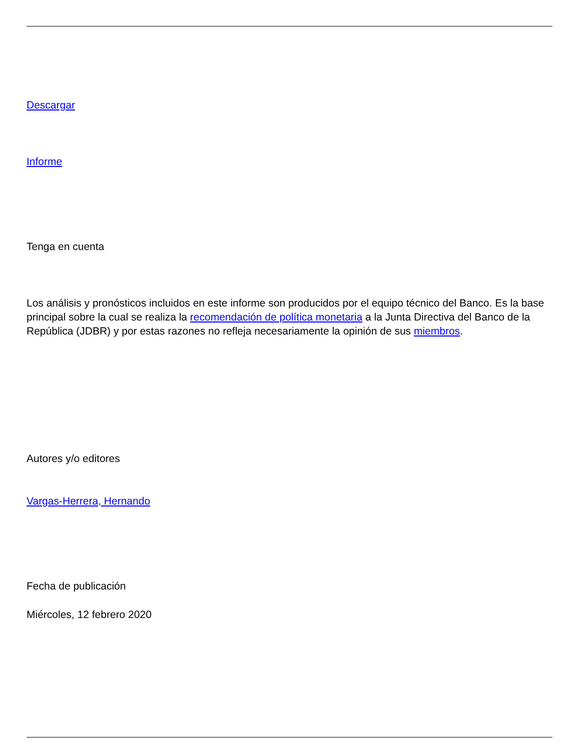Descargar
Informe
Tenga en cuenta
Los análisis y pronósticos incluidos en este informe son producidos por el equipo técnico del Banco. Es la base principal sobre la cual se realiza la recomendación de política monetaria a la Junta Directiva del Banco de la República (JDBR) y por estas razones no refleja necesariamente la opinión de sus miembros.
Autores y/o editores
Vargas-Herrera, Hernando
Fecha de publicación
Miércoles, 12 febrero 2020